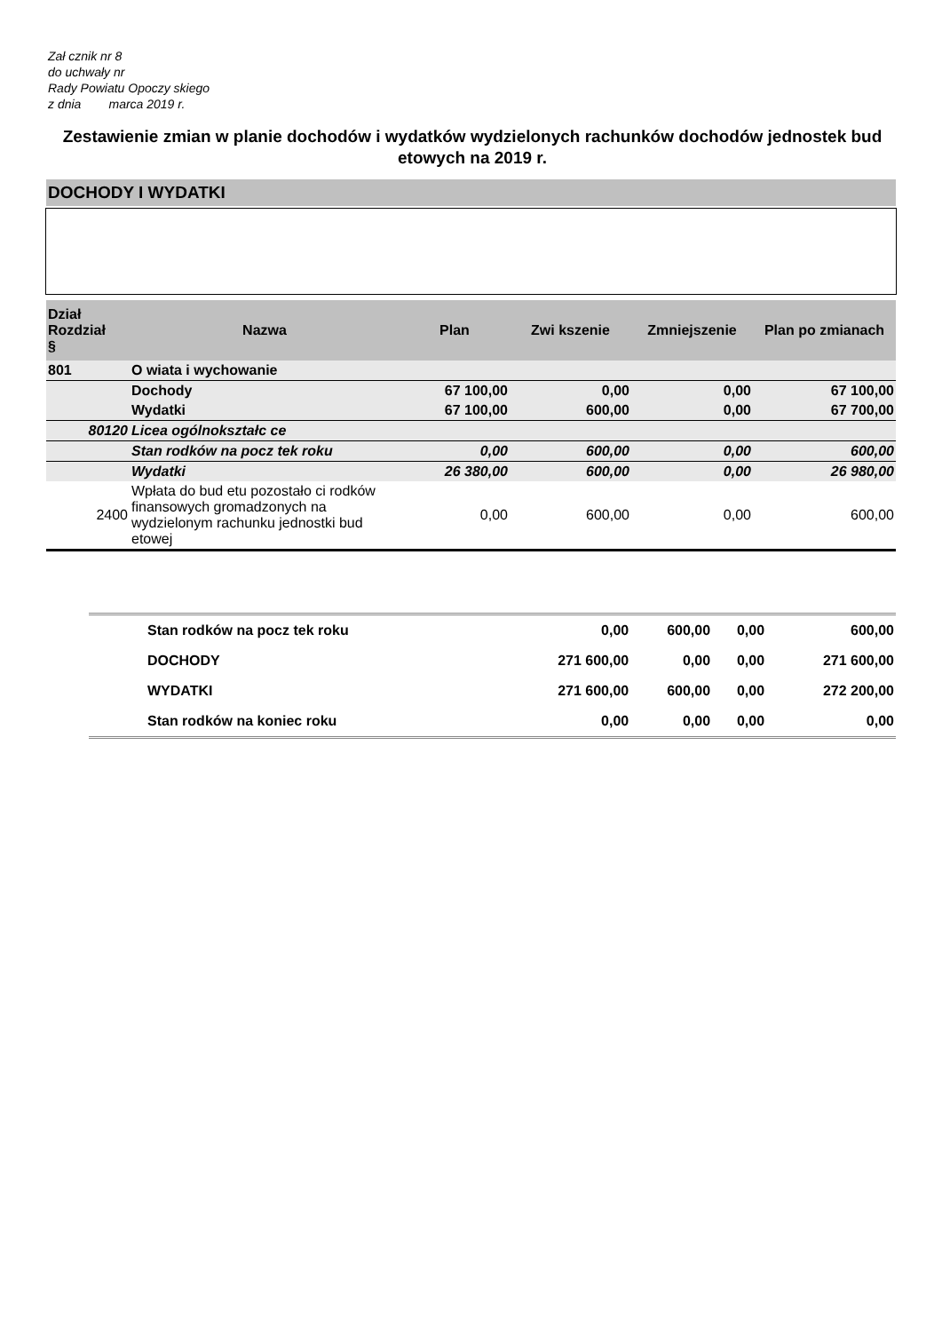Zał cznik nr 8
do uchwały nr
Rady Powiatu Opoczy skiego
z dnia marca 2019 r.
Zestawienie zmian w planie dochodów i wydatków wydzielonych rachunków dochodów jednostek bud etowych na 2019 r.
DOCHODY I WYDATKI
| Dział Rozdział § | Nazwa | Plan | Zwi kszenie | Zmniejszenie | Plan po zmianach |
| --- | --- | --- | --- | --- | --- |
| 801 | O wiata i wychowanie | | | | |
| | Dochody | 67 100,00 | 0,00 | 0,00 | 67 100,00 |
| | Wydatki | 67 100,00 | 600,00 | 0,00 | 67 700,00 |
| 80120 | Licea ogólnokształc ce | | | | |
| | Stan rodków na pocz tek roku | 0,00 | 600,00 | 0,00 | 600,00 |
| | Wydatki | 26 380,00 | 600,00 | 0,00 | 26 980,00 |
| 2400 | Wpłata do bud etu pozostało ci rodków finansowych gromadzonych na wydzielonym rachunku jednostki bud etowej | 0,00 | 600,00 | 0,00 | 600,00 |
| | Stan rodków na pocz tek roku | 0,00 | 600,00 | 0,00 | 600,00 |
| | DOCHODY | 271 600,00 | 0,00 | 0,00 | 271 600,00 |
| | WYDATKI | 271 600,00 | 600,00 | 0,00 | 272 200,00 |
| | Stan rodków na koniec roku | 0,00 | 0,00 | 0,00 | 0,00 |